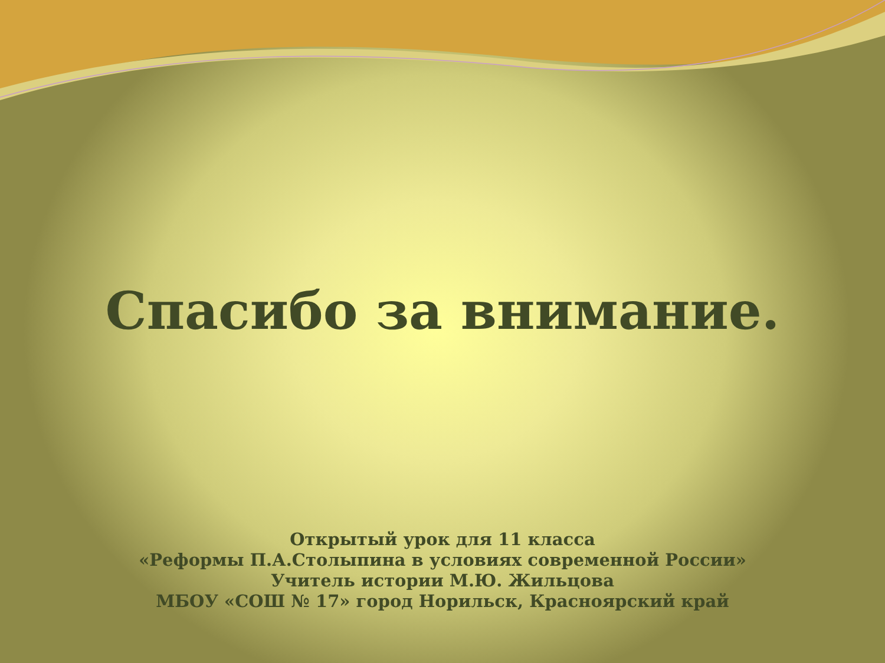Спасибо за внимание.
Открытый урок для 11 класса
«Реформы П.А.Столыпина в условиях современной России»
Учитель истории М.Ю. Жильцова
МБОУ «СОШ № 17» город Норильск, Красноярский край